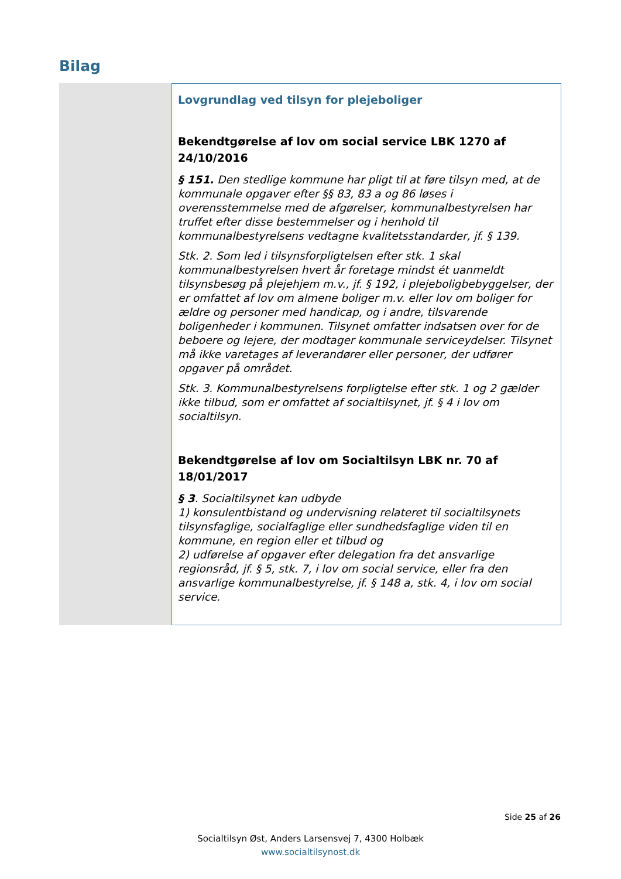Bilag
Lovgrundlag ved tilsyn for plejeboliger
Bekendtgørelse af lov om social service LBK 1270 af 24/10/2016
§ 151. Den stedlige kommune har pligt til at føre tilsyn med, at de kommunale opgaver efter §§ 83, 83 a og 86 løses i overensstemmelse med de afgørelser, kommunalbestyrelsen har truffet efter disse bestemmelser og i henhold til kommunalbestyrelsens vedtagne kvalitetsstandarder, jf. § 139.
Stk. 2. Som led i tilsynsforpligtelsen efter stk. 1 skal kommunalbestyrelsen hvert år foretage mindst ét uanmeldt tilsynsbesøg på plejehjem m.v., jf. § 192, i plejeboligbebyggelser, der er omfattet af lov om almene boliger m.v. eller lov om boliger for ældre og personer med handicap, og i andre, tilsvarende boligenheder i kommunen. Tilsynet omfatter indsatsen over for de beboere og lejere, der modtager kommunale serviceydelser. Tilsynet må ikke varetages af leverandører eller personer, der udfører opgaver på området.
Stk. 3. Kommunalbestyrelsens forpligtelse efter stk. 1 og 2 gælder ikke tilbud, som er omfattet af socialtilsynet, jf. § 4 i lov om socialtilsyn.
Bekendtgørelse af lov om Socialtilsyn LBK nr. 70 af 18/01/2017
§ 3. Socialtilsynet kan udbyde
1) konsulentbistand og undervisning relateret til socialtilsynets tilsynsfaglige, socialfaglige eller sundhedsfaglige viden til en kommune, en region eller et tilbud og
2) udførelse af opgaver efter delegation fra det ansvarlige regionsråd, jf. § 5, stk. 7, i lov om social service, eller fra den ansvarlige kommunalbestyrelse, jf. § 148 a, stk. 4, i lov om social service.
Side 25 af 26
Socialtilsyn Øst, Anders Larsensvej 7, 4300 Holbæk
www.socialtilsynost.dk